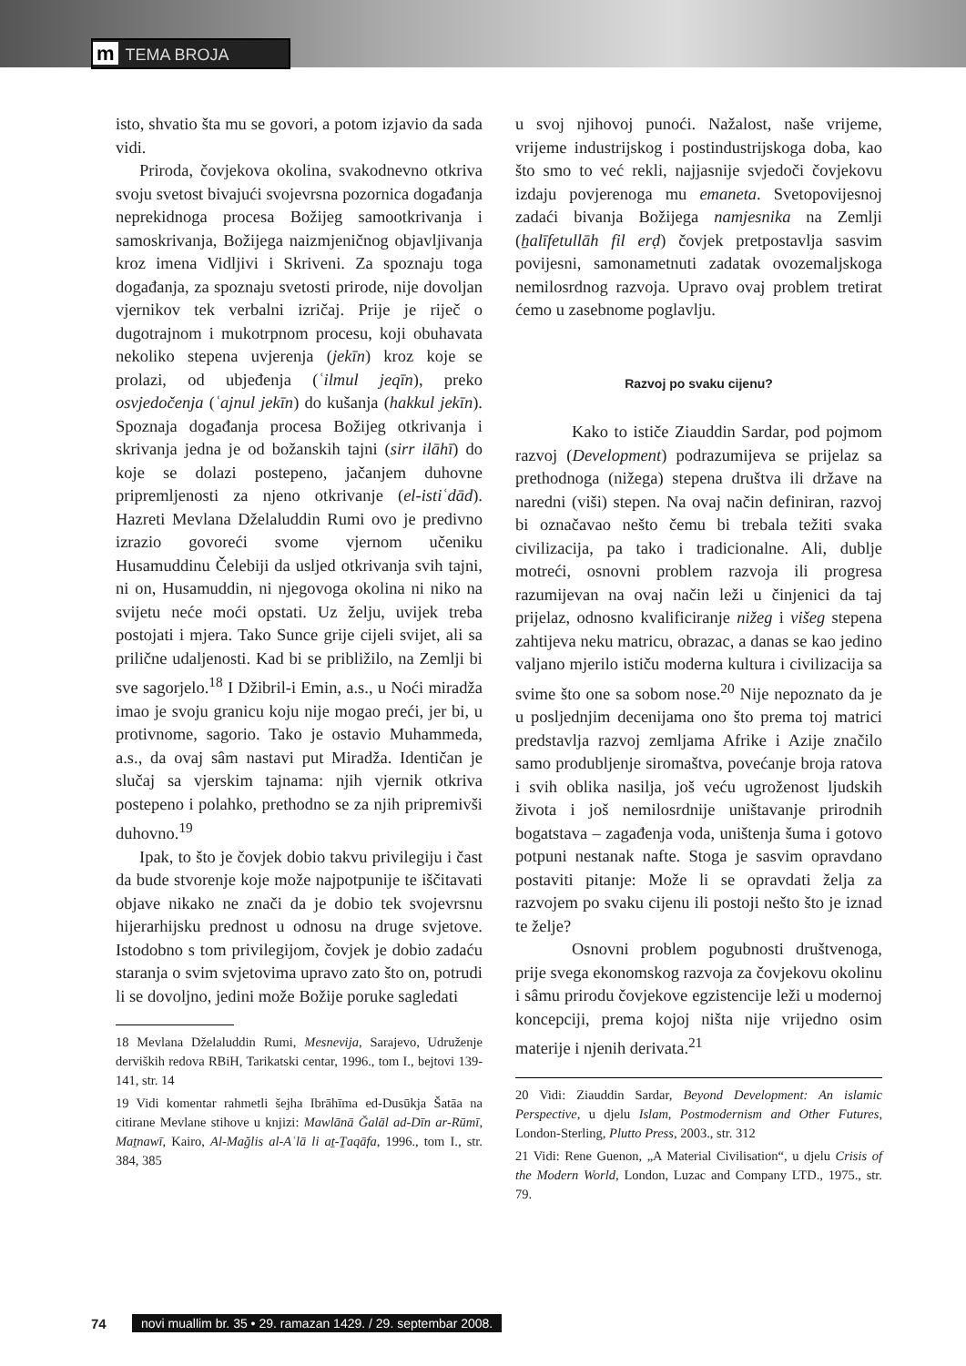m TEMA BROJA
isto, shvatio šta mu se govori, a potom izjavio da sada vidi.
Priroda, čovjekova okolina, svakodnevno otkriva svoju svetost bivajući svojevrsna pozornica događanja neprekidnoga procesa Božijeg samootkrivanja i samoskrivanja, Božijega naizmjeničnog objavljivanja kroz imena Vidljivi i Skriveni. Za spoznaju toga događanja, za spoznaju svetosti prirode, nije dovoljan vjernikov tek verbalni izričaj. Prije je riječ o dugotrajnom i mukotrpnom procesu, koji obuhavata nekoliko stepena uvjerenja (jekīn) kroz koje se prolazi, od ubjeđenja (ʿilmul jeqīn), preko osvjedočenja (ʿajnul jekīn) do kušanja (hakkul jekīn). Spoznaja događanja procesa Božijeg otkrivanja i skrivanja jedna je od božanskih tajni (sirr ilāhī) do koje se dolazi postepeno, jačanjem duhovne pripremljenosti za njeno otkrivanje (el-istiʿdād). Hazreti Mevlana Dželaluddin Rumi ovo je predivno izrazio govoreći svome vjernom učeniku Husamuddinu Čelebiji da usljed otkrivanja svih tajni, ni on, Husamuddin, ni njegovoga okolina ni niko na svijetu neće moći opstati. Uz želju, uvijek treba postojati i mjera. Tako Sunce grije cijeli svijet, ali sa prilične udaljenosti. Kad bi se približilo, na Zemlji bi sve sagorjelo.<sup>18</sup> I Džibril-i Emin, a.s., u Noći miradža imao je svoju granicu koju nije mogao preći, jer bi, u protivnome, sagorio. Tako je ostavio Muhammeda, a.s., da ovaj sâm nastavi put Miradža. Identičan je slučaj sa vjerskim tajnama: njih vjernik otkriva postepeno i polahko, prethodno se za njih pripremivši duhovno.<sup>19</sup>
Ipak, to što je čovjek dobio takvu privilegiju i čast da bude stvorenje koje može najpotpunije te iščitavati objave nikako ne znači da je dobio tek svojevrsnu hijerarhijsku prednost u odnosu na druge svjetove. Istodobno s tom privilegijom, čovjek je dobio zadaću staranja o svim svjetovima upravo zato što on, potrudi li se dovoljno, jedini može Božije poruke sagledati
18 Mevlana Dželaluddin Rumi, Mesnevija, Sarajevo, Udruženje derviških redova RBiH, Tarikatski centar, 1996., tom I., bejtovi 139-141, str. 14
19 Vidi komentar rahmetli šejha Ibrāhīma ed-Dusūkja Šatāa na citirane Mevlane stihove u knjizi: Mawlānā Ğalāl ad-Dīn ar-Rūmī, Maṯnawī, Kairo, Al-Mağlis al-Aʿlā li aṯ-Ṯaqāfa, 1996., tom I., str. 384, 385
u svoj njihovoj punoći. Nažalost, naše vrijeme, vrijeme industrijskog i postindustrijskoga doba, kao što smo to već rekli, najjasnije svjedoči čovjekovu izdaju povjerenoga mu emaneta. Svetopovijesnoj zadaći bivanja Božijega namjesnika na Zemlji (ẖalīfetullāh fil erḍ) čovjek pretpostavlja sasvim povijesni, samonametnuti zadatak ovozemaljskoga nemilosrdnog razvoja. Upravo ovaj problem tretirat ćemo u zasebnome poglavlju.
Razvoj po svaku cijenu?
Kako to ističe Ziauddin Sardar, pod pojmom razvoj (Development) podrazumijeva se prijelaz sa prethodnoga (nižega) stepena društva ili države na naredni (viši) stepen. Na ovaj način definiran, razvoj bi označavao nešto čemu bi trebala težiti svaka civilizacija, pa tako i tradicionalne. Ali, dublje motreći, osnovni problem razvoja ili progresa razumijevan na ovaj način leži u činjenici da taj prijelaz, odnosno kvalificiranje nižeg i višeg stepena zahtijeva neku matricu, obrazac, a danas se kao jedino valjano mjerilo ističu moderna kultura i civilizacija sa svime što one sa sobom nose.<sup>20</sup> Nije nepoznato da je u posljednjim decenijama ono što prema toj matrici predstavlja razvoj zemljama Afrike i Azije značilo samo produbljenje siromaštva, povećanje broja ratova i svih oblika nasilja, još veću ugroženost ljudskih života i još nemilosrdnije uništavanje prirodnih bogatstava – zagađenja voda, uništenja šuma i gotovo potpuni nestanak nafte. Stoga je sasvim opravdano postaviti pitanje: Može li se opravdati želja za razvojem po svaku cijenu ili postoji nešto što je iznad te želje?
Osnovni problem pogubnosti društvenoga, prije svega ekonomskog razvoja za čovjekovu okolinu i sâmu prirodu čovjekove egzistencije leži u modernoj koncepciji, prema kojoj ništa nije vrijedno osim materije i njenih derivata.<sup>21</sup>
20 Vidi: Ziauddin Sardar, Beyond Development: An islamic Perspective, u djelu Islam, Postmodernism and Other Futures, London-Sterling, Plutto Press, 2003., str. 312
21 Vidi: Rene Guenon, „A Material Civilisation“, u djelu Crisis of the Modern World, London, Luzac and Company LTD., 1975., str. 79.
74 novi muallim br. 35 • 29. ramazan 1429. / 29. septembar 2008.